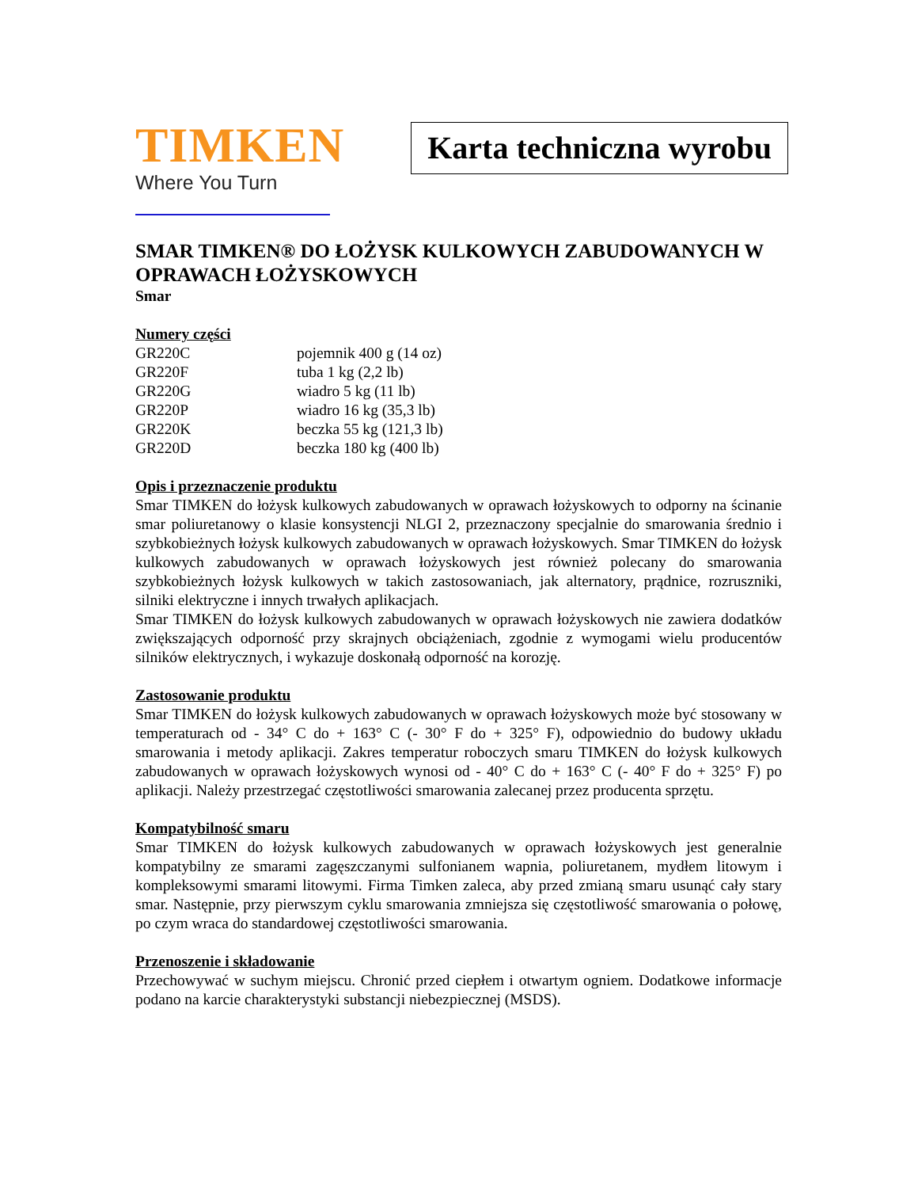TIMKEN
Where You Turn
Karta techniczna wyrobu
SMAR TIMKEN® DO ŁOŻYSK KULKOWYCH ZABUDOWANYCH W OPRAWACH ŁOŻYSKOWYCH
Smar
Numery części
| GR220C | pojemnik 400 g (14 oz) |
| GR220F | tuba 1 kg (2,2 lb) |
| GR220G | wiadro 5 kg (11 lb) |
| GR220P | wiadro 16 kg (35,3 lb) |
| GR220K | beczka 55 kg (121,3 lb) |
| GR220D | beczka 180 kg (400 lb) |
Opis i przeznaczenie produktu
Smar TIMKEN do łożysk kulkowych zabudowanych w oprawach łożyskowych to odporny na ścinanie smar poliuretanowy o klasie konsystencji NLGI 2, przeznaczony specjalnie do smarowania średnio i szybkobieżnych łożysk kulkowych zabudowanych w oprawach łożyskowych. Smar TIMKEN do łożysk kulkowych zabudowanych w oprawach łożyskowych jest również polecany do smarowania szybkobieżnych łożysk kulkowych w takich zastosowaniach, jak alternatory, prądnice, rozruszniki, silniki elektryczne i innych trwałych aplikacjach.
Smar TIMKEN do łożysk kulkowych zabudowanych w oprawach łożyskowych nie zawiera dodatków zwiększających odporność przy skrajnych obciążeniach, zgodnie z wymogami wielu producentów silników elektrycznych, i wykazuje doskonałą odporność na korozję.
Zastosowanie produktu
Smar TIMKEN do łożysk kulkowych zabudowanych w oprawach łożyskowych może być stosowany w temperaturach od - 34° C do + 163° C (- 30° F do + 325° F), odpowiednio do budowy układu smarowania i metody aplikacji. Zakres temperatur roboczych smaru TIMKEN do łożysk kulkowych zabudowanych w oprawach łożyskowych wynosi od - 40° C do + 163° C (- 40° F do + 325° F) po aplikacji. Należy przestrzegać częstotliwości smarowania zalecanej przez producenta sprzętu.
Kompatybilność smaru
Smar TIMKEN do łożysk kulkowych zabudowanych w oprawach łożyskowych jest generalnie kompatybilny ze smarami zagęszczanymi sulfonianem wapnia, poliuretanem, mydłem litowym i kompleksowymi smarami litowymi. Firma Timken zaleca, aby przed zmianą smaru usunąć cały stary smar. Następnie, przy pierwszym cyklu smarowania zmniejsza się częstotliwość smarowania o połowę, po czym wraca do standardowej częstotliwości smarowania.
Przenoszenie i składowanie
Przechowywać w suchym miejscu. Chronić przed ciepłem i otwartym ogniem. Dodatkowe informacje podano na karcie charakterystyki substancji niebezpiecznej (MSDS).